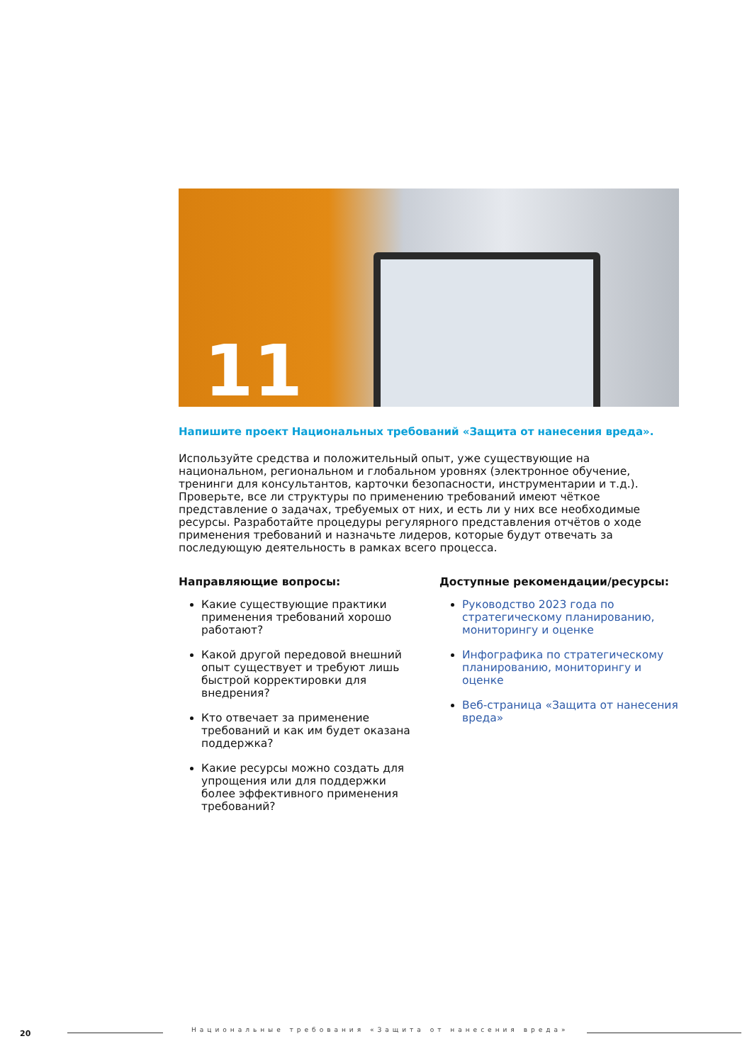11
Напишите проект Национальных требований «Защита от нанесения вреда».
Используйте средства и положительный опыт, уже существующие на национальном, региональном и глобальном уровнях (электронное обучение, тренинги для консультантов, карточки безопасности, инструментарии и т.д.). Проверьте, все ли структуры по применению требований имеют чёткое представление о задачах, требуемых от них, и есть ли у них все необходимые ресурсы. Разработайте процедуры регулярного представления отчётов о ходе применения требований и назначьте лидеров, которые будут отвечать за последующую деятельность в рамках всего процесса.
Направляющие вопросы:
Какие существующие практики применения требований хорошо работают?
Какой другой передовой внешний опыт существует и требуют лишь быстрой корректировки для внедрения?
Кто отвечает за применение требований и как им будет оказана поддержка?
Какие ресурсы можно создать для упрощения или для поддержки более эффективного применения требований?
Доступные рекомендации/ресурсы:
Руководство 2023 года по стратегическому планированию, мониторингу и оценке
Инфографика по стратегическому планированию, мониторингу и оценке
Веб-страница «Защита от нанесения вреда»
20
Национальные требования «Защита от нанесения вреда»